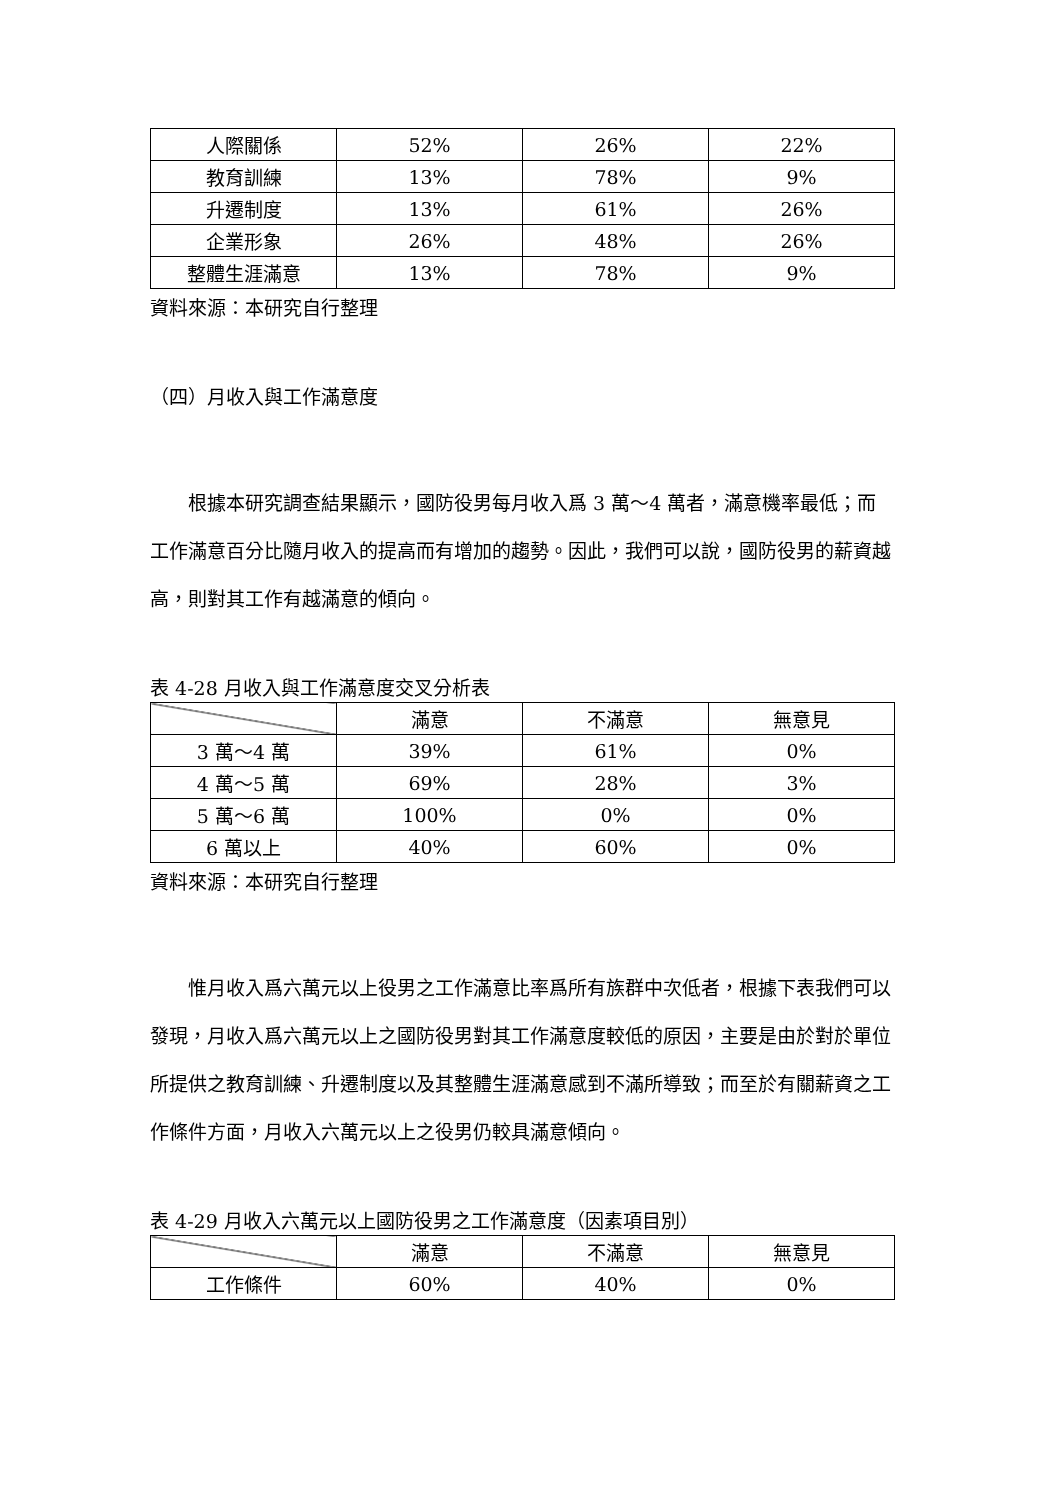| 人際關係 | 52% | 26% | 22% |
| 教育訓練 | 13% | 78% | 9% |
| 升遷制度 | 13% | 61% | 26% |
| 企業形象 | 26% | 48% | 26% |
| 整體生涯滿意 | 13% | 78% | 9% |
資料來源：本研究自行整理
（四）月收入與工作滿意度
根據本研究調查結果顯示，國防役男每月收入爲 3 萬～4 萬者，滿意機率最低；而工作滿意百分比隨月收入的提高而有增加的趨勢。因此，我們可以說，國防役男的薪資越高，則對其工作有越滿意的傾向。
表 4-28 月收入與工作滿意度交叉分析表
| | 滿意 | 不滿意 | 無意見 |
| --- | --- | --- | --- |
| 3 萬～4 萬 | 39% | 61% | 0% |
| 4 萬～5 萬 | 69% | 28% | 3% |
| 5 萬～6 萬 | 100% | 0% | 0% |
| 6 萬以上 | 40% | 60% | 0% |
資料來源：本研究自行整理
惟月收入爲六萬元以上役男之工作滿意比率爲所有族群中次低者，根據下表我們可以發現，月收入爲六萬元以上之國防役男對其工作滿意度較低的原因，主要是由於對於單位所提供之教育訓練、升遷制度以及其整體生涯滿意感到不滿所導致；而至於有關薪資之工作條件方面，月收入六萬元以上之役男仍較具滿意傾向。
表 4-29 月收入六萬元以上國防役男之工作滿意度（因素項目別）
| | 滿意 | 不滿意 | 無意見 |
| --- | --- | --- | --- |
| 工作條件 | 60% | 40% | 0% |